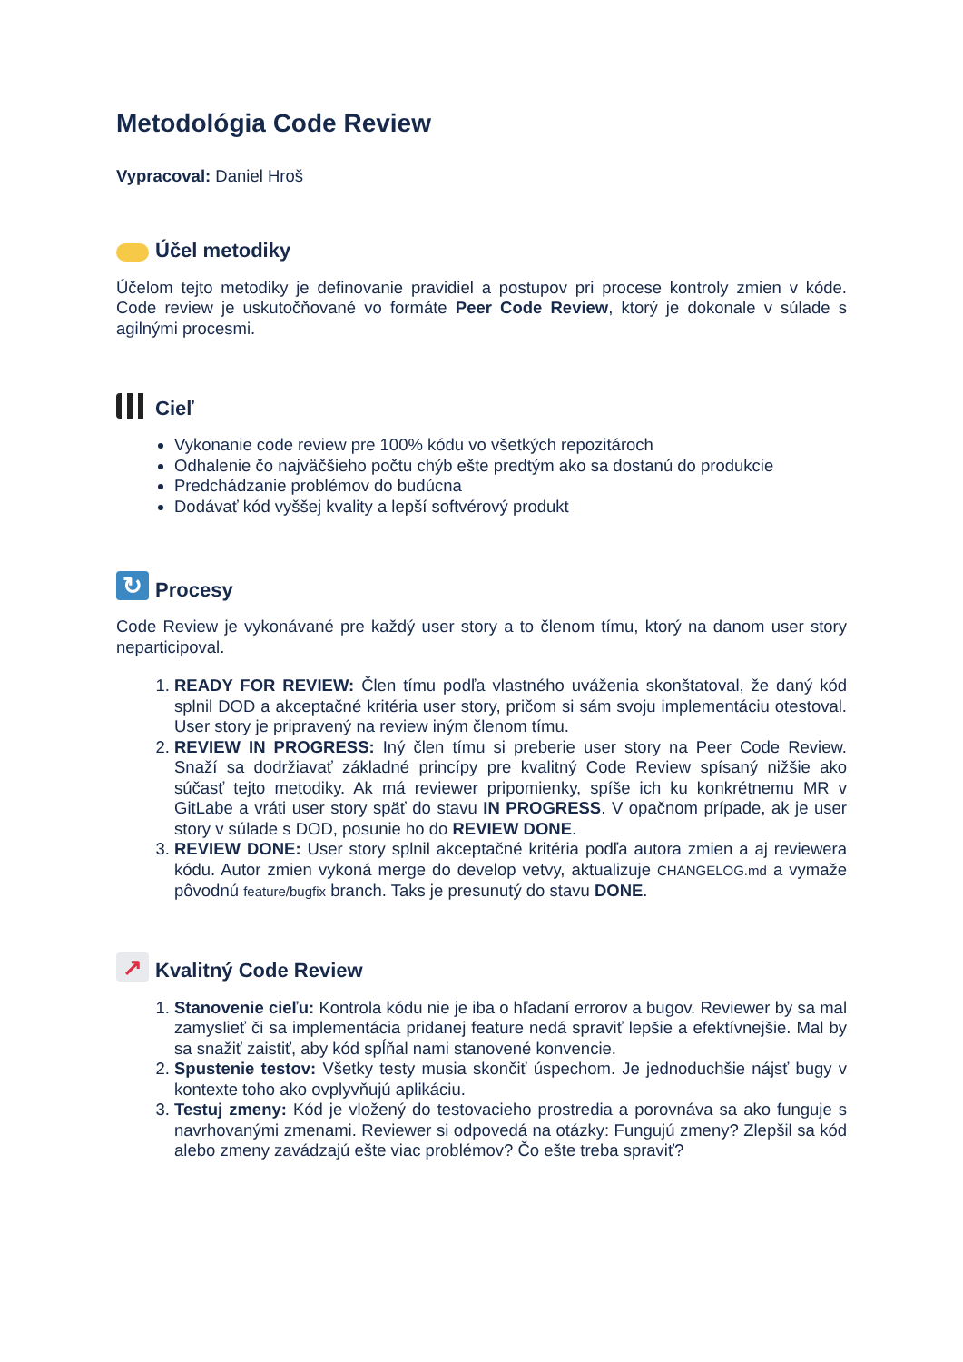Metodológia Code Review
Vypracoval: Daniel Hroš
Účel metodiky
Účelom tejto metodiky je definovanie pravidiel a postupov pri procese kontroly zmien v kóde. Code review je uskutočňované vo formáte Peer Code Review, ktorý je dokonale v súlade s agilnými procesmi.
Cieľ
Vykonanie code review pre 100% kódu vo všetkých repozitároch
Odhalenie čo najväčšieho počtu chýb ešte predtým ako sa dostanú do produkcie
Predchádzanie problémov do budúcna
Dodávať kód vyššej kvality a lepší softvérový produkt
↻ Procesy
Code Review je vykonávané pre každý user story a to členom tímu, ktorý na danom user story neparticipoval.
1. READY FOR REVIEW: Člen tímu podľa vlastného uváženia skonštatoval, že daný kód splnil DOD a akceptačné kritéria user story, pričom si sám svoju implementáciu otestoval. User story je pripravený na review iným členom tímu.
2. REVIEW IN PROGRESS: Iný člen tímu si preberie user story na Peer Code Review. Snaží sa dodržiavať základné princípy pre kvalitný Code Review spísaný nižšie ako súčasť tejto metodiky. Ak má reviewer pripomienky, spíše ich ku konkrétnemu MR v GitLabe a vráti user story späť do stavu IN PROGRESS. V opačnom prípade, ak je user story v súlade s DOD, posunie ho do REVIEW DONE.
3. REVIEW DONE: User story splnil akceptačné kritéria podľa autora zmien a aj reviewera kódu. Autor zmien vykoná merge do develop vetvy, aktualizuje CHANGELOG.md a vymaže pôvodnú feature/bugfix branch. Taks je presunutý do stavu DONE.
↗ Kvalitný Code Review
1. Stanovenie cieľu: Kontrola kódu nie je iba o hľadaní errorov a bugov. Reviewer by sa mal zamyslieť či sa implementácia pridanej feature nedá spraviť lepšie a efektívnejšie. Mal by sa snažiť zaistiť, aby kód spĺňal nami stanovené konvencie.
2. Spustenie testov: Všetky testy musia skončiť úspechom. Je jednoduchšie nájsť bugy v kontexte toho ako ovplyvňujú aplikáciu.
3. Testuj zmeny: Kód je vložený do testovacieho prostredia a porovnáva sa ako funguje s navrhovanými zmenami. Reviewer si odpovedá na otázky: Fungujú zmeny? Zlepšil sa kód alebo zmeny zavádzajú ešte viac problémov? Čo ešte treba spraviť?